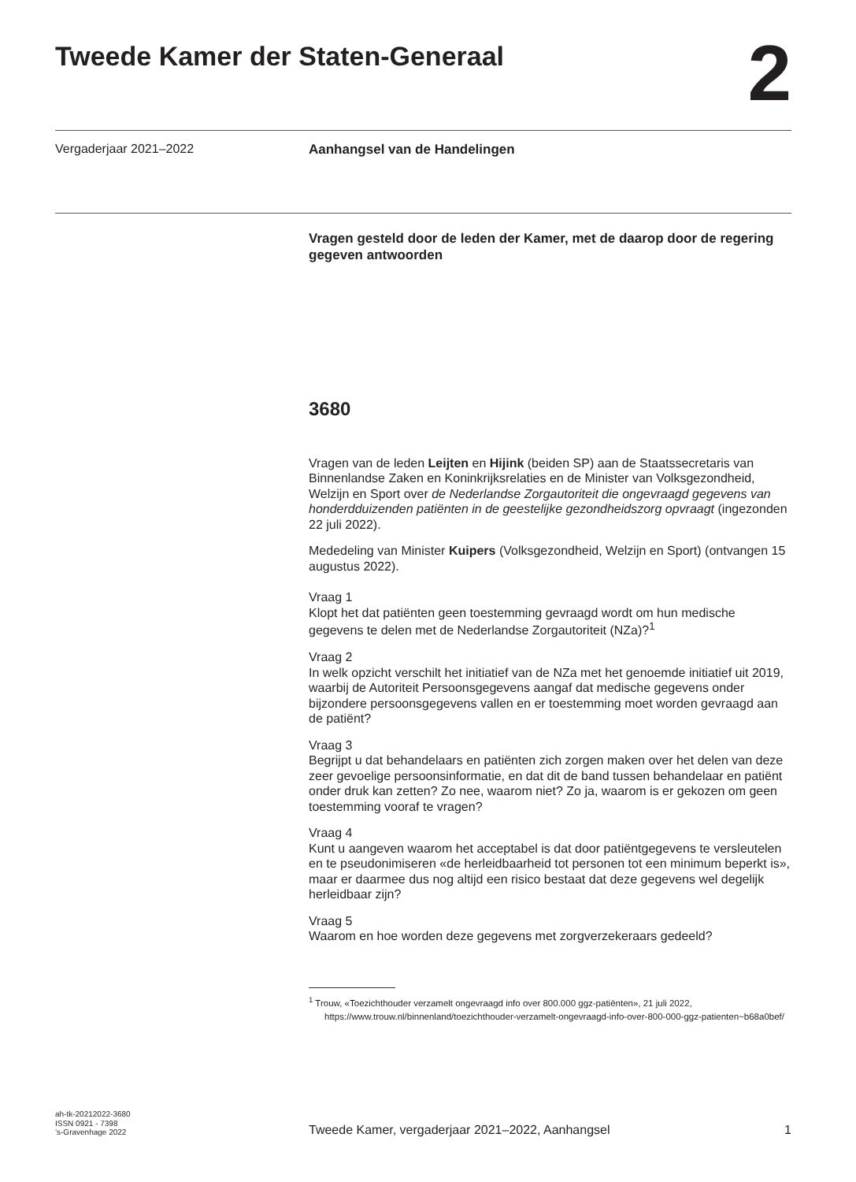Tweede Kamer der Staten-Generaal
2
Vergaderjaar 2021–2022 Aanhangsel van de Handelingen
Vragen gesteld door de leden der Kamer, met de daarop door de regering gegeven antwoorden
3680
Vragen van de leden Leijten en Hijink (beiden SP) aan de Staatssecretaris van Binnenlandse Zaken en Koninkrijksrelaties en de Minister van Volksgezondheid, Welzijn en Sport over de Nederlandse Zorgautoriteit die ongevraagd gegevens van honderdduizenden patiënten in de geestelijke gezondheidszorg opvraagt (ingezonden 22 juli 2022).
Mededeling van Minister Kuipers (Volksgezondheid, Welzijn en Sport) (ontvangen 15 augustus 2022).
Vraag 1
Klopt het dat patiënten geen toestemming gevraagd wordt om hun medische gegevens te delen met de Nederlandse Zorgautoriteit (NZa)?<sup>1</sup>
Vraag 2
In welk opzicht verschilt het initiatief van de NZa met het genoemde initiatief uit 2019, waarbij de Autoriteit Persoonsgegevens aangaf dat medische gegevens onder bijzondere persoonsgegevens vallen en er toestemming moet worden gevraagd aan de patiënt?
Vraag 3
Begrijpt u dat behandelaars en patiënten zich zorgen maken over het delen van deze zeer gevoelige persoonsinformatie, en dat dit de band tussen behandelaar en patiënt onder druk kan zetten? Zo nee, waarom niet? Zo ja, waarom is er gekozen om geen toestemming vooraf te vragen?
Vraag 4
Kunt u aangeven waarom het acceptabel is dat door patiëntgegevens te versleutelen en te pseudonimiseren «de herleidbaarheid tot personen tot een minimum beperkt is», maar er daarmee dus nog altijd een risico bestaat dat deze gegevens wel degelijk herleidbaar zijn?
Vraag 5
Waarom en hoe worden deze gegevens met zorgverzekeraars gedeeld?
<sup>1</sup> Trouw, «Toezichthouder verzamelt ongevraagd info over 800.000 ggz-patiënten», 21 juli 2022, https://www.trouw.nl/binnenland/toezichthouder-verzamelt-ongevraagd-info-over-800-000-ggz-patienten~b68a0bef/
ah-tk-20212022-3680
ISSN 0921 - 7398
’s-Gravenhage 2022
Tweede Kamer, vergaderjaar 2021–2022, Aanhangsel
1